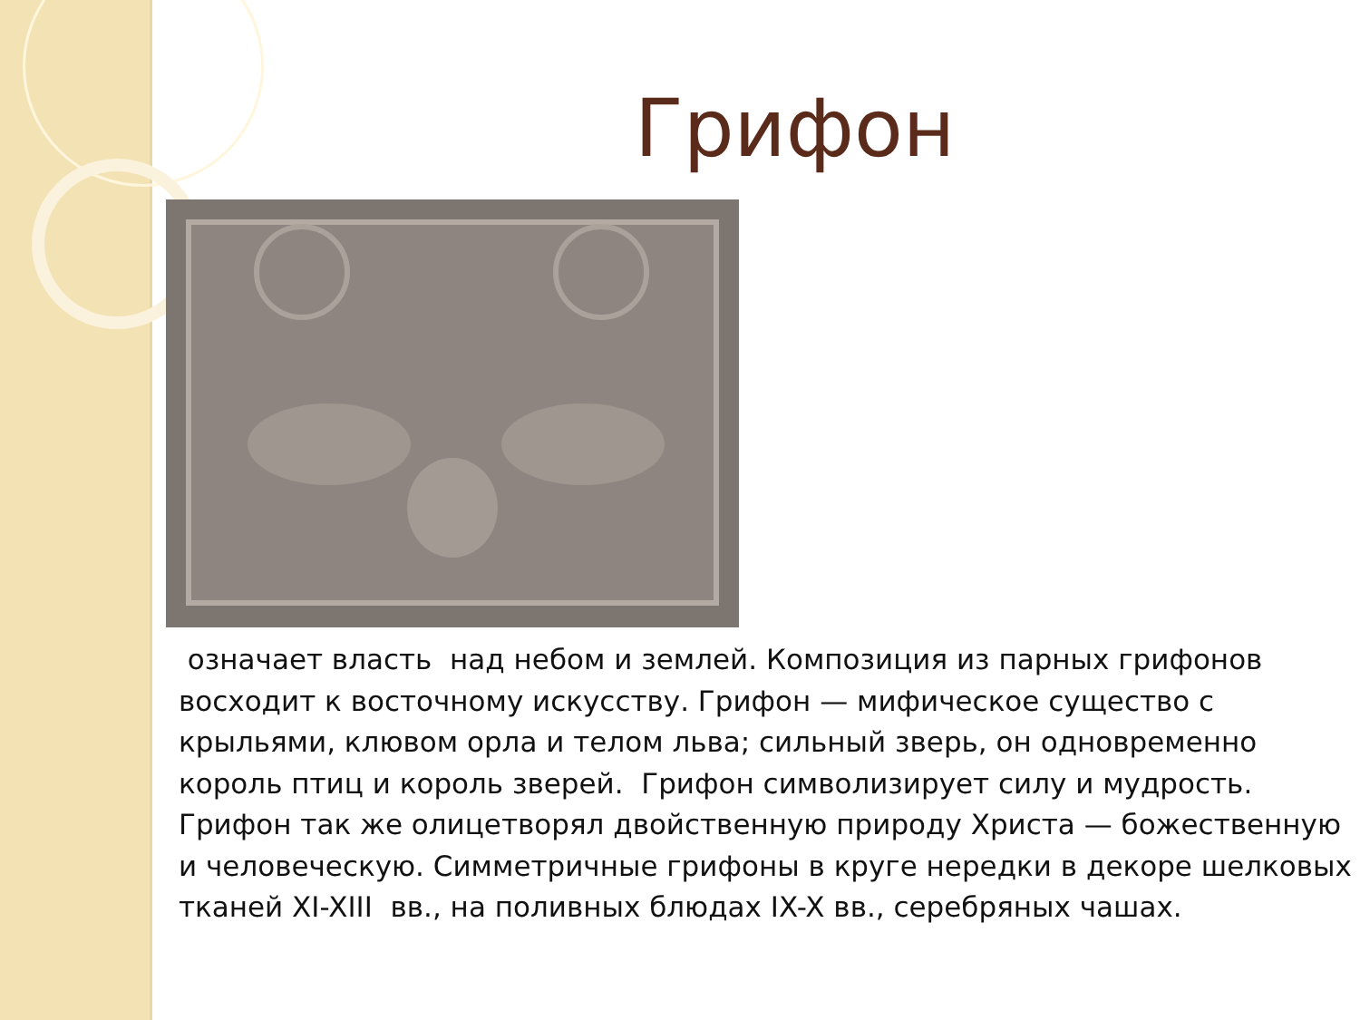Грифон
означает власть над небом и землей. Композиция из парных грифонов восходит к восточному искусству. Грифон — мифическое существо с крыльями, клювом орла и телом льва; сильный зверь, он одновременно король птиц и король зверей. Грифон символизирует силу и мудрость. Грифон так же олицетворял двойственную природу Христа — божественную и человеческую. Симметричные грифоны в круге нередки в декоре шелковых тканей XI-XIII вв., на поливных блюдах IX-X вв., серебряных чашах.